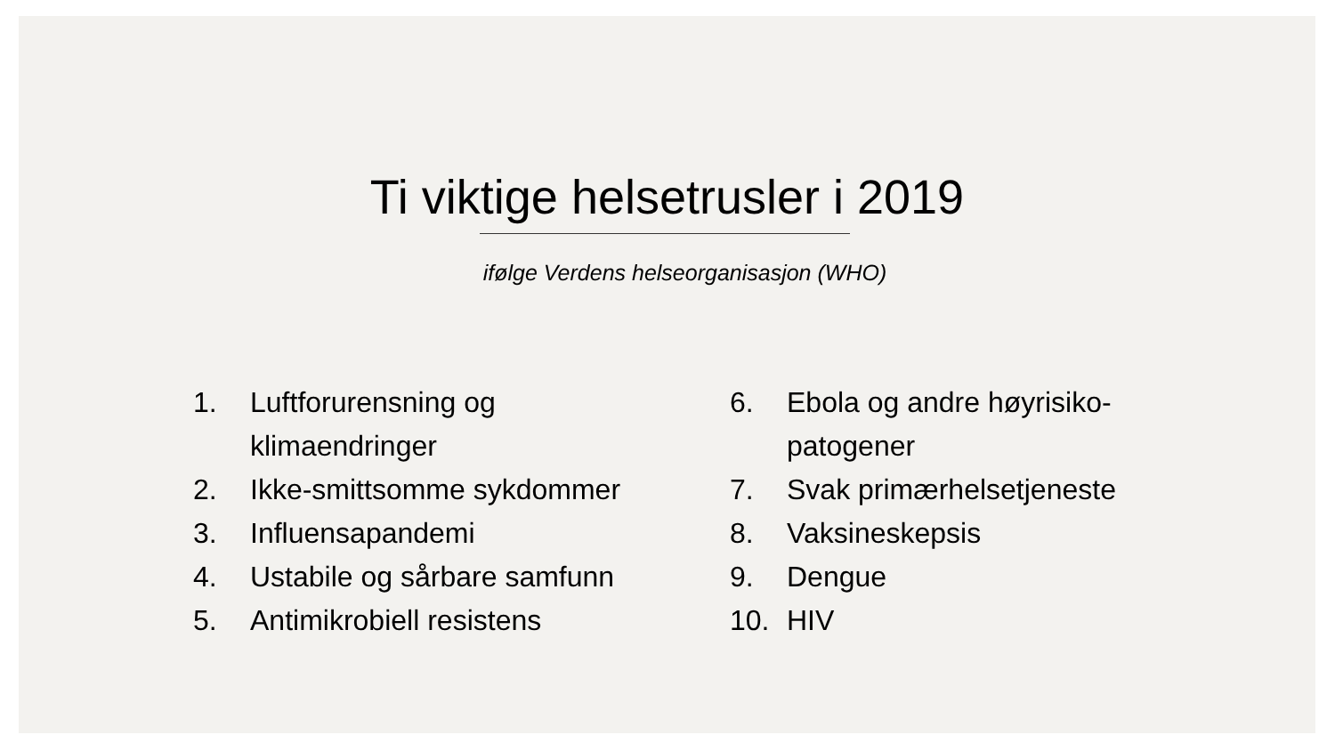Ti viktige helsetrusler i 2019
ifølge Verdens helseorganisasjon (WHO)
1. Luftforurensning og
klimaendringer
2. Ikke-smittsomme sykdommer
3. Influensapandemi
4. Ustabile og sårbare samfunn
5. Antimikrobiell resistens
6. Ebola og andre høyrisiko-
patogener
7. Svak primærhelsetjeneste
8. Vaksineskepsis
9. Dengue
10. HIV